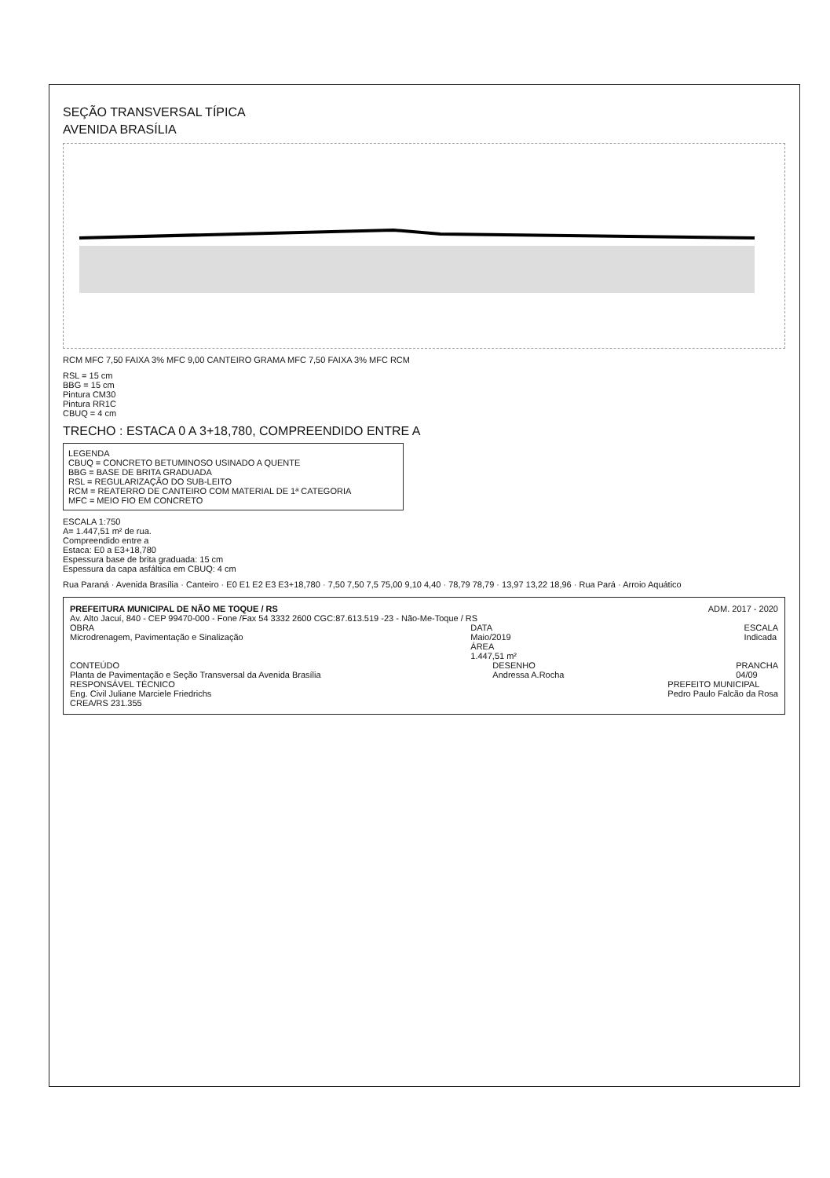SEÇÃO TRANSVERSAL TÍPICA
AVENIDA BRASÍLIA
RCM MFC 7,50 FAIXA 3% MFC 9,00 CANTEIRO GRAMA MFC 7,50 FAIXA 3% MFC RCM
RSL = 15 cm
BBG = 15 cm
Pintura CM30
Pintura RR1C
CBUQ = 4 cm
TRECHO : ESTACA 0 A 3+18,780, COMPREENDIDO ENTRE A
LEGENDA
CBUQ = CONCRETO BETUMINOSO USINADO A QUENTE
BBG = BASE DE BRITA GRADUADA
RSL = REGULARIZAÇÃO DO SUB-LEITO
RCM = REATERRO DE CANTEIRO COM MATERIAL DE 1ª CATEGORIA
MFC = MEIO FIO EM CONCRETO
ESCALA 1:750
A= 1.447,51 m² de rua.
Compreendido entre a
Estaca: E0 a E3+18,780
Espessura base de brita graduada: 15 cm
Espessura da capa asfáltica em CBUQ: 4 cm
Rua Paraná · Avenida Brasília · Canteiro · E0 E1 E2 E3 E3+18,780 · 7,50 7,50 7,5 75,00 9,10 4,40 · 78,79 78,79 · 13,97 13,22 18,96 · Rua Pará · Arroio Aquático
PREFEITURA MUNICIPAL DE NÃO ME TOQUE / RS ADM. 2017 - 2020
Av. Alto Jacuí, 840 - CEP 99470-000 - Fone /Fax 54 3332 2600 CGC:87.613.519 -23 - Não-Me-Toque / RS
OBRA
Microdrenagem, Pavimentação e Sinalização DATA
Maio/2019
ÁREA
1.447,51 m² ESCALA
Indicada
CONTEÚDO
Planta de Pavimentação e Seção Transversal da Avenida Brasília DESENHO
Andressa A.Rocha PRANCHA
04/09
RESPONSÁVEL TÉCNICO
Eng. Civil Juliane Marciele Friedrichs
CREA/RS 231.355 PREFEITO MUNICIPAL
Pedro Paulo Falcão da Rosa